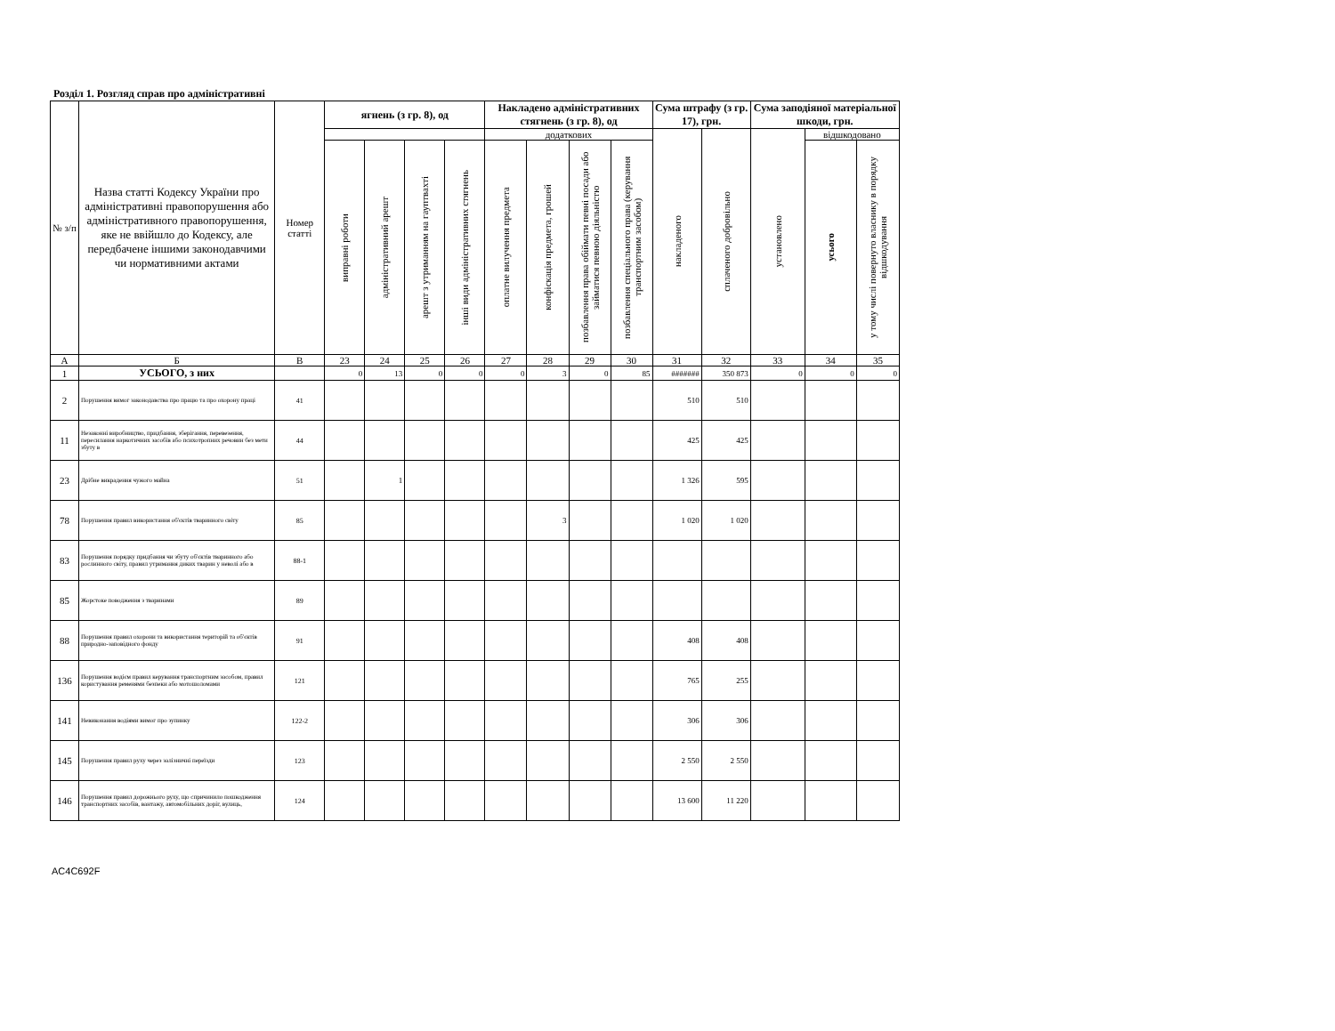Розділ 1. Розгляд справ про адміністративні
| № з/п | Назва статті Кодексу України про адміністративні правопорушення або адміністративного правопорушення, яке не ввійшло до Кодексу, але передбачене іншими законодавчими чи нормативними актами | Номер статті | ягнень (з гр. 8), од | | | | Накладено адміністративних стягнень (з гр. 8), од | | | | Сума штрафу (з гр. 17), грн. | | Сума заподіяної матеріальної шкоди, грн. | | |
| --- | --- | --- | --- | --- | --- | --- | --- | --- | --- | --- | --- | --- | --- | --- | --- |
| | | | | | | | додаткових | | | | накладеного | сплаченого добровільно | установлено | відшкодовано | |
| | | | виправні роботи | адміністративний арешт | арешт з утриманням на гауптвахті | інші види адміністративних стягнень | оплатне вилучення предмета | конфіскація предмета, грошей | позбавлення права обіймати певні посади або займатися певною діяльністю | позбавлення спеціального права (керування транспортним засобом) | | | | усього | у тому числі повернуто власнику в порядку відшкодування |
| А | Б | В | 23 | 24 | 25 | 26 | 27 | 28 | 29 | 30 | 31 | 32 | 33 | 34 | 35 |
| 1 | УСЬОГО, з них | | 0 | 13 | 0 | 0 | 0 | 3 | 0 | 85 | ####### | 350 873 | 0 | 0 | 0 |
| 2 | Порушення вимог законодавства про працю та про охорону праці | 41 | | | | | | | | | 510 | 510 | | | |
| 11 | Незаконні виробництво, придбання, зберігання, перевезення, пересилання наркотичних засобів або психотропних речовин без мети збуту в | 44 | | | | | | | | | 425 | 425 | | | |
| 23 | Дрібне викрадення чужого майна | 51 | | 1 | | | | | | | 1 326 | 595 | | | |
| 78 | Порушення правил використання об'єктів тваринного світу | 85 | | | | | | 3 | | | 1 020 | 1 020 | | | |
| 83 | Порушення порядку придбання чи збуту об'єктів тваринного або рослинного світу, правил утримання диких тварин у неволі або в | 88-1 | | | | | | | | | | | | | |
| 85 | Жорстоке поводження з тваринами | 89 | | | | | | | | | | | | | |
| 88 | Порушення правил охорони та використання територій та об'єктів природно-заповідного фонду | 91 | | | | | | | | | 408 | 408 | | | |
| 136 | Порушення водієм правил керування транспортним засобом, правил користування ременями безпеки або мотошоломами | 121 | | | | | | | | | 765 | 255 | | | |
| 141 | Невиконання водіями вимог про зупинку | 122-2 | | | | | | | | | 306 | 306 | | | |
| 145 | Порушення правил руху через залізничні переїзди | 123 | | | | | | | | | 2 550 | 2 550 | | | |
| 146 | Порушення правил дорожнього руху, що спричинило пошкодження транспортних засобів, вантажу, автомобільних доріг, вулиць, | 124 | | | | | | | | | 13 600 | 11 220 | | | |
AC4C692F